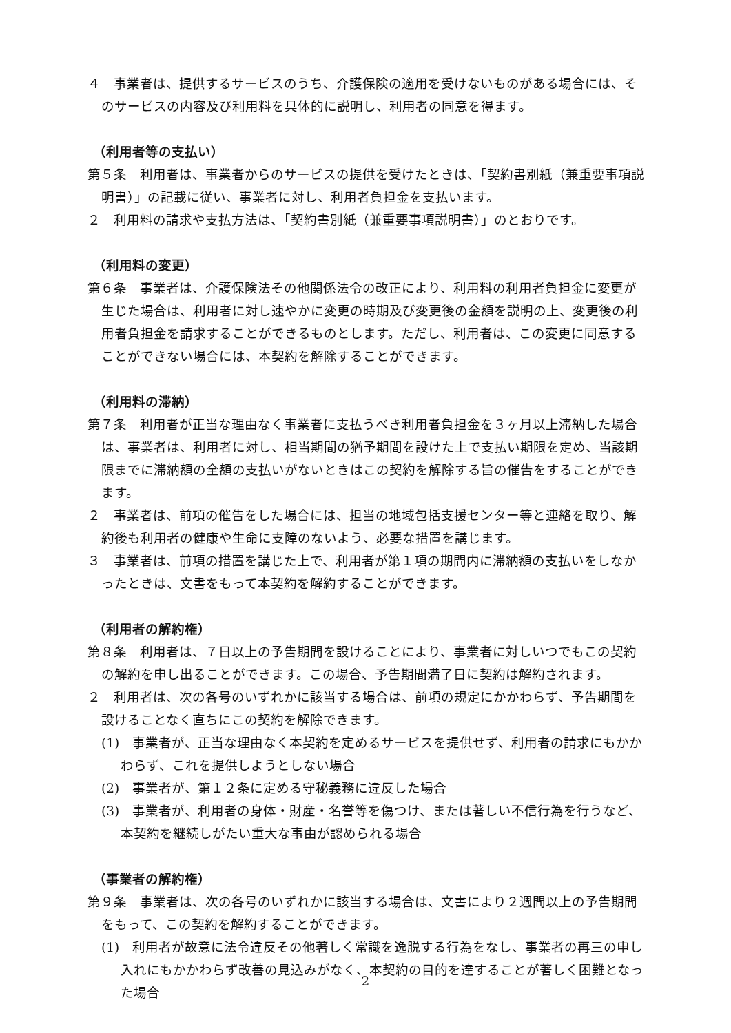４　事業者は、提供するサービスのうち、介護保険の適用を受けないものがある場合には、そのサービスの内容及び利用料を具体的に説明し、利用者の同意を得ます。
（利用者等の支払い）
第５条　利用者は、事業者からのサービスの提供を受けたときは、「契約書別紙（兼重要事項説明書）」の記載に従い、事業者に対し、利用者負担金を支払います。
２　利用料の請求や支払方法は、「契約書別紙（兼重要事項説明書）」のとおりです。
（利用料の変更）
第６条　事業者は、介護保険法その他関係法令の改正により、利用料の利用者負担金に変更が生じた場合は、利用者に対し速やかに変更の時期及び変更後の金額を説明の上、変更後の利用者負担金を請求することができるものとします。ただし、利用者は、この変更に同意することができない場合には、本契約を解除することができます。
（利用料の滞納）
第７条　利用者が正当な理由なく事業者に支払うべき利用者負担金を３ヶ月以上滞納した場合は、事業者は、利用者に対し、相当期間の猶予期間を設けた上で支払い期限を定め、当該期限までに滞納額の全額の支払いがないときはこの契約を解除する旨の催告をすることができます。
２　事業者は、前項の催告をした場合には、担当の地域包括支援センター等と連絡を取り、解約後も利用者の健康や生命に支障のないよう、必要な措置を講じます。
３　事業者は、前項の措置を講じた上で、利用者が第１項の期間内に滞納額の支払いをしなかったときは、文書をもって本契約を解約することができます。
（利用者の解約権）
第８条　利用者は、７日以上の予告期間を設けることにより、事業者に対しいつでもこの契約の解約を申し出ることができます。この場合、予告期間満了日に契約は解約されます。
２　利用者は、次の各号のいずれかに該当する場合は、前項の規定にかかわらず、予告期間を設けることなく直ちにこの契約を解除できます。
(1)　事業者が、正当な理由なく本契約を定めるサービスを提供せず、利用者の請求にもかかわらず、これを提供しようとしない場合
(2)　事業者が、第１２条に定める守秘義務に違反した場合
(3)　事業者が、利用者の身体・財産・名誉等を傷つけ、または著しい不信行為を行うなど、本契約を継続しがたい重大な事由が認められる場合
（事業者の解約権）
第９条　事業者は、次の各号のいずれかに該当する場合は、文書により２週間以上の予告期間をもって、この契約を解約することができます。
(1)　利用者が故意に法令違反その他著しく常識を逸脱する行為をなし、事業者の再三の申し入れにもかかわらず改善の見込みがなく、本契約の目的を達することが著しく困難となった場合
2